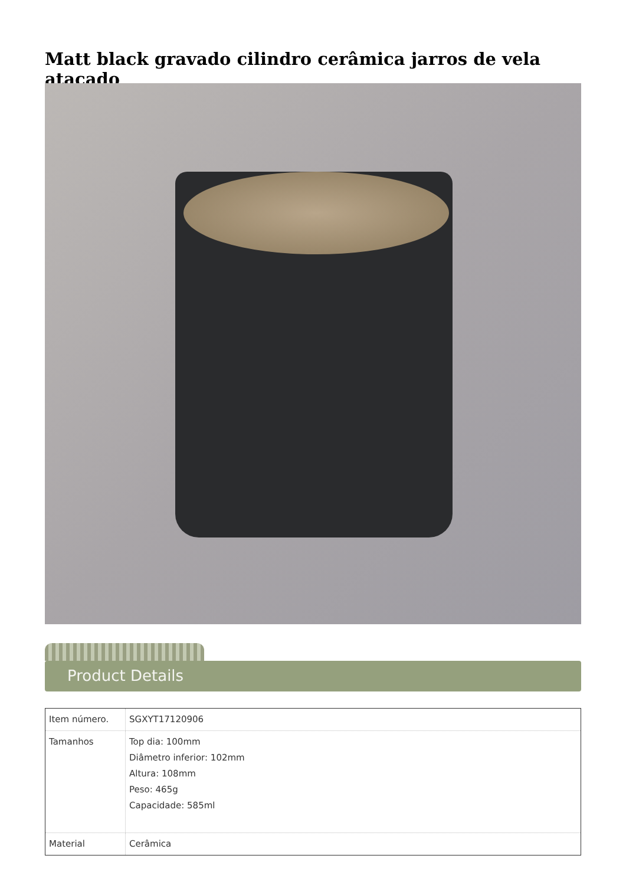Matt black gravado cilindro cerâmica jarros de vela atacado
Product Details
| Item número. | SGXYT17120906 |
| Tamanhos | Top dia: 100mm Diâmetro inferior: 102mm Altura: 108mm Peso: 465g Capacidade: 585ml |
| Material | Cerâmica |